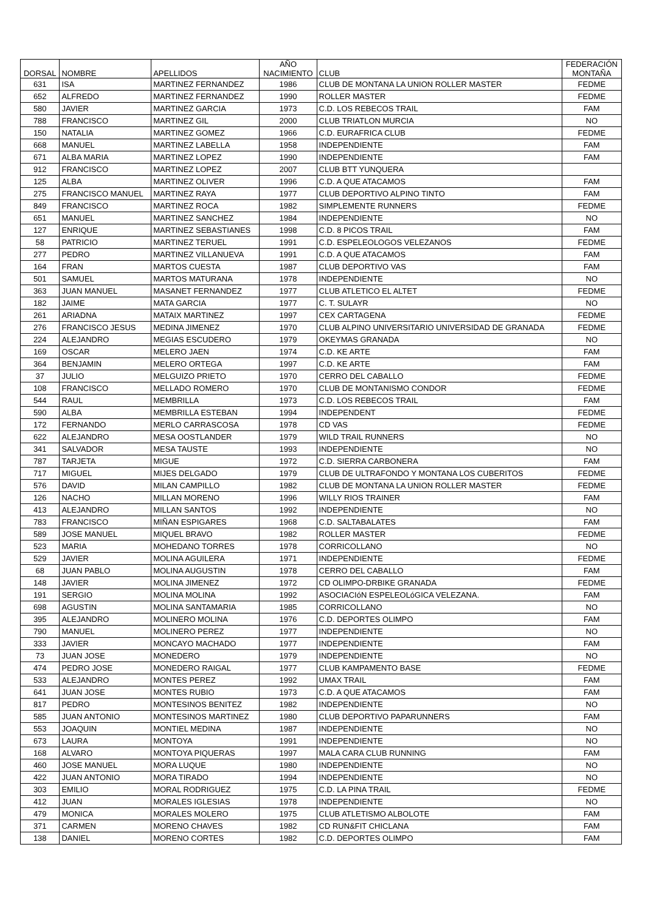| DORSAL | NOMBRE | APELLIDOS | AÑO NACIMIENTO | CLUB | FEDERACIÓN MONTAÑA |
| --- | --- | --- | --- | --- | --- |
| 631 | ISA | MARTINEZ FERNANDEZ | 1986 | CLUB DE MONTANA LA UNION ROLLER MASTER | FEDME |
| 652 | ALFREDO | MARTINEZ FERNANDEZ | 1990 | ROLLER MASTER | FEDME |
| 580 | JAVIER | MARTINEZ GARCIA | 1973 | C.D. LOS REBECOS TRAIL | FAM |
| 788 | FRANCISCO | MARTINEZ GIL | 2000 | CLUB TRIATLON MURCIA | NO |
| 150 | NATALIA | MARTINEZ GOMEZ | 1966 | C.D. EURAFRICA CLUB | FEDME |
| 668 | MANUEL | MARTINEZ LABELLA | 1958 | INDEPENDIENTE | FAM |
| 671 | ALBA MARIA | MARTINEZ LOPEZ | 1990 | INDEPENDIENTE | FAM |
| 912 | FRANCISCO | MARTINEZ LOPEZ | 2007 | CLUB BTT YUNQUERA | |
| 125 | ALBA | MARTINEZ OLIVER | 1996 | C.D. A QUE ATACAMOS | FAM |
| 275 | FRANCISCO MANUEL | MARTINEZ RAYA | 1977 | CLUB DEPORTIVO ALPINO TINTO | FAM |
| 849 | FRANCISCO | MARTINEZ ROCA | 1982 | SIMPLEMENTE RUNNERS | FEDME |
| 651 | MANUEL | MARTINEZ SANCHEZ | 1984 | INDEPENDIENTE | NO |
| 127 | ENRIQUE | MARTINEZ SEBASTIANES | 1998 | C.D. 8 PICOS TRAIL | FAM |
| 58 | PATRICIO | MARTINEZ TERUEL | 1991 | C.D. ESPELEOLOGOS VELEZANOS | FEDME |
| 277 | PEDRO | MARTINEZ VILLANUEVA | 1991 | C.D. A QUE ATACAMOS | FAM |
| 164 | FRAN | MARTOS CUESTA | 1987 | CLUB DEPORTIVO VAS | FAM |
| 501 | SAMUEL | MARTOS MATURANA | 1978 | INDEPENDIENTE | NO |
| 363 | JUAN MANUEL | MASANET FERNANDEZ | 1977 | CLUB ATLETICO EL ALTET | FEDME |
| 182 | JAIME | MATA GARCIA | 1977 | C. T. SULAYR | NO |
| 261 | ARIADNA | MATAIX MARTINEZ | 1997 | CEX CARTAGENA | FEDME |
| 276 | FRANCISCO JESUS | MEDINA JIMENEZ | 1970 | CLUB ALPINO UNIVERSITARIO UNIVERSIDAD DE GRANADA | FEDME |
| 224 | ALEJANDRO | MEGIAS ESCUDERO | 1979 | OKEYMAS GRANADA | NO |
| 169 | OSCAR | MELERO JAEN | 1974 | C.D. KE ARTE | FAM |
| 364 | BENJAMIN | MELERO ORTEGA | 1997 | C.D. KE ARTE | FAM |
| 37 | JULIO | MELGUIZO PRIETO | 1970 | CERRO DEL CABALLO | FEDME |
| 108 | FRANCISCO | MELLADO ROMERO | 1970 | CLUB DE MONTANISMO CONDOR | FEDME |
| 544 | RAUL | MEMBRILLA | 1973 | C.D. LOS REBECOS TRAIL | FAM |
| 590 | ALBA | MEMBRILLA ESTEBAN | 1994 | INDEPENDENT | FEDME |
| 172 | FERNANDO | MERLO CARRASCOSA | 1978 | CD VAS | FEDME |
| 622 | ALEJANDRO | MESA OOSTLANDER | 1979 | WILD TRAIL RUNNERS | NO |
| 341 | SALVADOR | MESA TAUSTE | 1993 | INDEPENDIENTE | NO |
| 787 | TARJETA | MIGUE | 1972 | C.D. SIERRA CARBONERA | FAM |
| 717 | MIGUEL | MIJES DELGADO | 1979 | CLUB DE ULTRAFONDO Y MONTANA LOS CUBERITOS | FEDME |
| 576 | DAVID | MILAN CAMPILLO | 1982 | CLUB DE MONTANA LA UNION ROLLER MASTER | FEDME |
| 126 | NACHO | MILLAN MORENO | 1996 | WILLY RIOS TRAINER | FAM |
| 413 | ALEJANDRO | MILLAN SANTOS | 1992 | INDEPENDIENTE | NO |
| 783 | FRANCISCO | MIÑAN ESPIGARES | 1968 | C.D. SALTABALATES | FAM |
| 589 | JOSE MANUEL | MIQUEL BRAVO | 1982 | ROLLER MASTER | FEDME |
| 523 | MARIA | MOHEDANO TORRES | 1978 | CORRICOLLANO | NO |
| 529 | JAVIER | MOLINA AGUILERA | 1971 | INDEPENDIENTE | FEDME |
| 68 | JUAN PABLO | MOLINA AUGUSTIN | 1978 | CERRO DEL CABALLO | FAM |
| 148 | JAVIER | MOLINA JIMENEZ | 1972 | CD OLIMPO-DRBIKE GRANADA | FEDME |
| 191 | SERGIO | MOLINA MOLINA | 1992 | ASOCIACIóN ESPELEOLóGICA VELEZANA. | FAM |
| 698 | AGUSTIN | MOLINA SANTAMARIA | 1985 | CORRICOLLANO | NO |
| 395 | ALEJANDRO | MOLINERO MOLINA | 1976 | C.D. DEPORTES OLIMPO | FAM |
| 790 | MANUEL | MOLINERO PEREZ | 1977 | INDEPENDIENTE | NO |
| 333 | JAVIER | MONCAYO MACHADO | 1977 | INDEPENDIENTE | FAM |
| 73 | JUAN JOSE | MONEDERO | 1979 | INDEPENDIENTE | NO |
| 474 | PEDRO JOSE | MONEDERO RAIGAL | 1977 | CLUB KAMPAMENTO BASE | FEDME |
| 533 | ALEJANDRO | MONTES PEREZ | 1992 | UMAX TRAIL | FAM |
| 641 | JUAN JOSE | MONTES RUBIO | 1973 | C.D. A QUE ATACAMOS | FAM |
| 817 | PEDRO | MONTESINOS BENITEZ | 1982 | INDEPENDIENTE | NO |
| 585 | JUAN ANTONIO | MONTESINOS MARTINEZ | 1980 | CLUB DEPORTIVO PAPARUNNERS | FAM |
| 553 | JOAQUIN | MONTIEL MEDINA | 1987 | INDEPENDIENTE | NO |
| 673 | LAURA | MONTOYA | 1991 | INDEPENDIENTE | NO |
| 168 | ALVARO | MONTOYA PIQUERAS | 1997 | MALA CARA CLUB RUNNING | FAM |
| 460 | JOSE MANUEL | MORA LUQUE | 1980 | INDEPENDIENTE | NO |
| 422 | JUAN ANTONIO | MORA TIRADO | 1994 | INDEPENDIENTE | NO |
| 303 | EMILIO | MORAL RODRIGUEZ | 1975 | C.D. LA PINA TRAIL | FEDME |
| 412 | JUAN | MORALES IGLESIAS | 1978 | INDEPENDIENTE | NO |
| 479 | MONICA | MORALES MOLERO | 1975 | CLUB ATLETISMO ALBOLOTE | FAM |
| 371 | CARMEN | MORENO CHAVES | 1982 | CD RUN&FIT CHICLANA | FAM |
| 138 | DANIEL | MORENO CORTES | 1982 | C.D. DEPORTES OLIMPO | FAM |